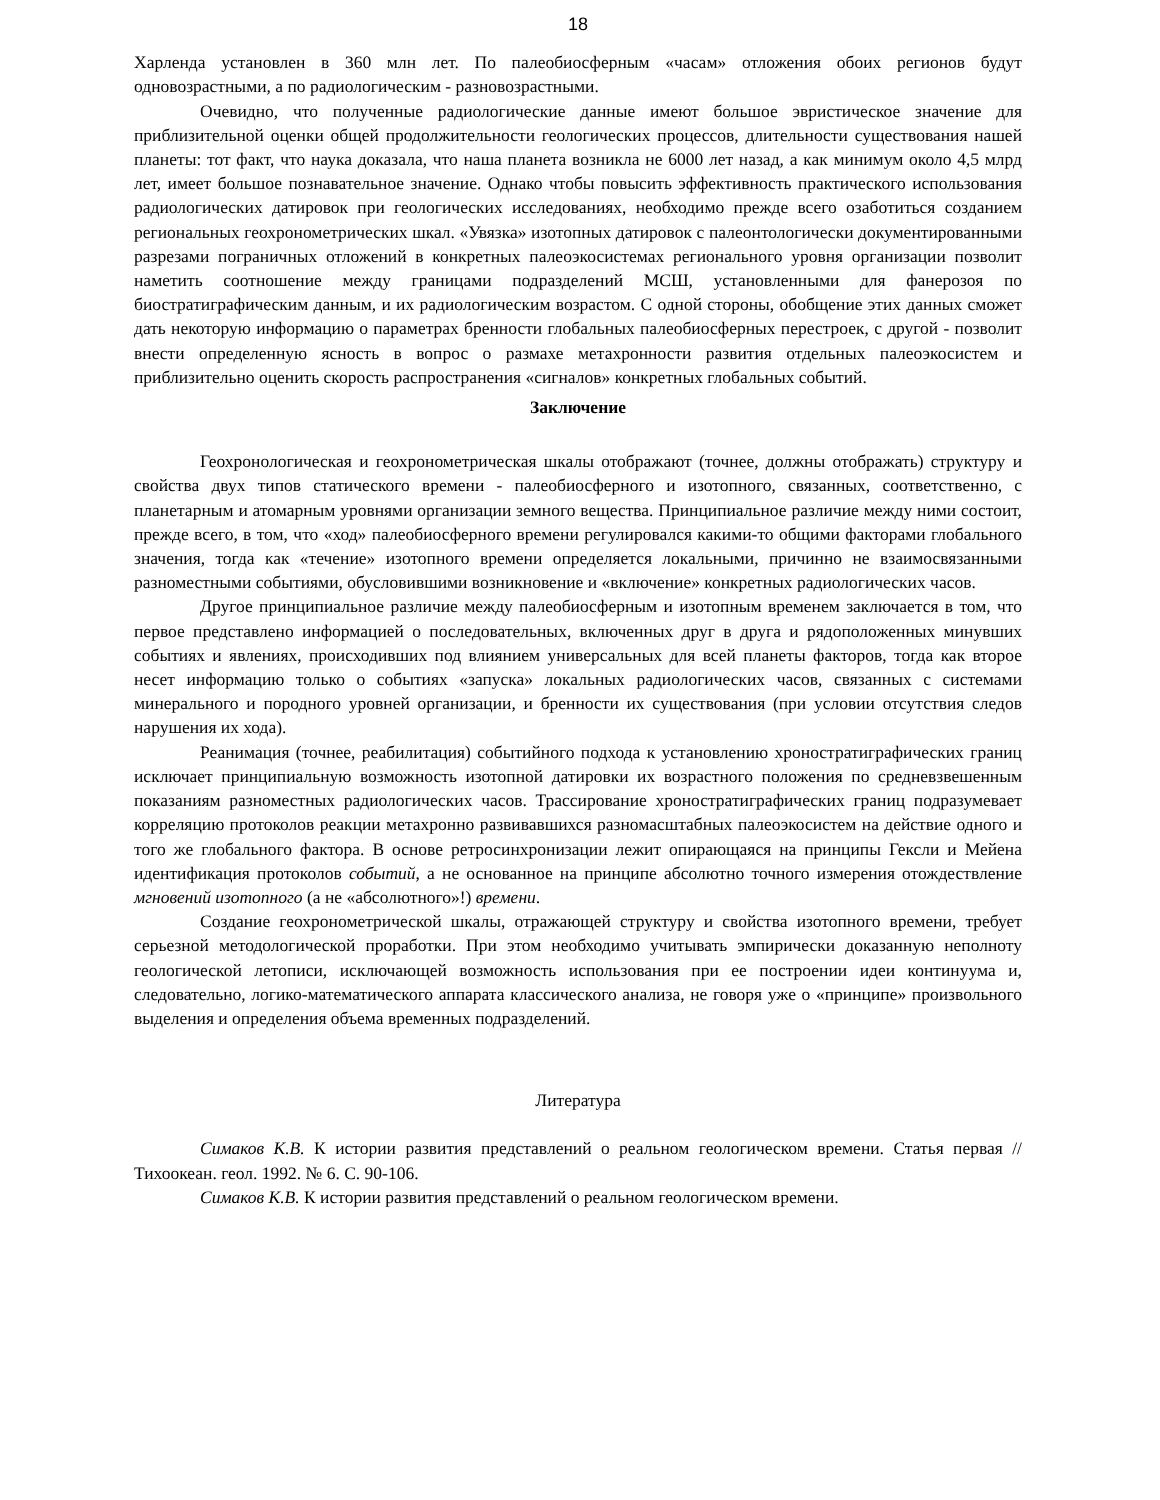18
Харленда установлен в 360 млн лет. По палеобиосферным «часам» отложения обоих регионов будут одновозрастными, а по радиологическим - разновозрастными.
Очевидно, что полученные радиологические данные имеют большое эвристическое значение для приблизительной оценки общей продолжительности геологических процессов, длительности существования нашей планеты: тот факт, что наука доказала, что наша планета возникла не 6000 лет назад, а как минимум около 4,5 млрд лет, имеет большое познавательное значение. Однако чтобы повысить эффективность практического использования радиологических датировок при геологических исследованиях, необходимо прежде всего озаботиться созданием региональных геохронометрических шкал. «Увязка» изотопных датировок с палеонтологически документированными разрезами пограничных отложений в конкретных палеоэкосистемах регионального уровня организации позволит наметить соотношение между границами подразделений МСШ, установленными для фанерозоя по биостратиграфическим данным, и их радиологическим возрастом. С одной стороны, обобщение этих данных сможет дать некоторую информацию о параметрах бренности глобальных палеобиосферных перестроек, с другой - позволит внести определенную ясность в вопрос о размахе метахронности развития отдельных палеоэкосистем и приблизительно оценить скорость распространения «сигналов» конкретных глобальных событий.
Заключение
Геохронологическая и геохронометрическая шкалы отображают (точнее, должны отображать) структуру и свойства двух типов статического времени - палеобиосферного и изотопного, связанных, соответственно, с планетарным и атомарным уровнями организации земного вещества. Принципиальное различие между ними состоит, прежде всего, в том, что «ход» палеобиосферного времени регулировался какими-то общими факторами глобального значения, тогда как «течение» изотопного времени определяется локальными, причинно не взаимосвязанными разноместными событиями, обусловившими возникновение и «включение» конкретных радиологических часов.
Другое принципиальное различие между палеобиосферным и изотопным временем заключается в том, что первое представлено информацией о последовательных, включенных друг в друга и рядоположенных минувших событиях и явлениях, происходивших под влиянием универсальных для всей планеты факторов, тогда как второе несет информацию только о событиях «запуска» локальных радиологических часов, связанных с системами минерального и породного уровней организации, и бренности их существования (при условии отсутствия следов нарушения их хода).
Реанимация (точнее, реабилитация) событийного подхода к установлению хроностратиграфических границ исключает принципиальную возможность изотопной датировки их возрастного положения по средневзвешенным показаниям разноместных радиологических часов. Трассирование хроностратиграфических границ подразумевает корреляцию протоколов реакции метахронно развивавшихся разномасштабных палеоэкосистем на действие одного и того же глобального фактора. В основе ретросинхронизации лежит опирающаяся на принципы Гексли и Мейена идентификация протоколов событий, а не основанное на принципе абсолютно точного измерения отождествление мгновений изотопного (а не «абсолютного»!) времени.
Создание геохронометрической шкалы, отражающей структуру и свойства изотопного времени, требует серьезной методологической проработки. При этом необходимо учитывать эмпирически доказанную неполноту геологической летописи, исключающей возможность использования при ее построении идеи континуума и, следовательно, логико-математического аппарата классического анализа, не говоря уже о «принципе» произвольного выделения и определения объема временных подразделений.
Литература
Симаков К.В. К истории развития представлений о реальном геологическом времени. Статья первая // Тихоокеан. геол. 1992. № 6. С. 90-106.
Симаков К.В. К истории развития представлений о реальном геологическом времени.